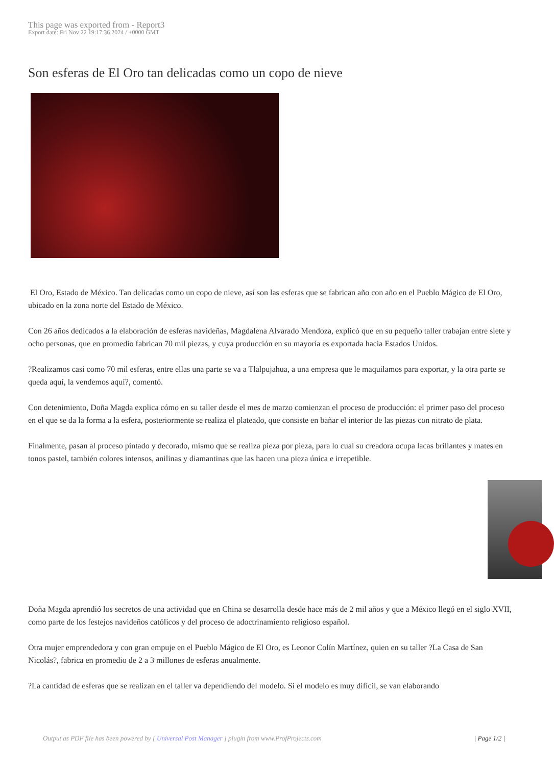This page was exported from - Report3
Export date: Fri Nov 22 19:17:36 2024 / +0000 GMT
Son esferas de El Oro tan delicadas como un copo de nieve
El Oro, Estado de México. Tan delicadas como un copo de nieve, así son las esferas que se fabrican año con año en el Pueblo Mágico de El Oro, ubicado en la zona norte del Estado de México.
Con 26 años dedicados a la elaboración de esferas navideñas, Magdalena Alvarado Mendoza, explicó que en su pequeño taller trabajan entre siete y ocho personas, que en promedio fabrican 70 mil piezas, y cuya producción en su mayoría es exportada hacia Estados Unidos.
?Realizamos casi como 70 mil esferas, entre ellas una parte se va a Tlalpujahua, a una empresa que le maquilamos para exportar, y la otra parte se queda aquí, la vendemos aquí?, comentó.
Con detenimiento, Doña Magda explica cómo en su taller desde el mes de marzo comienzan el proceso de producción: el primer paso del proceso en el que se da la forma a la esfera, posteriormente se realiza el plateado, que consiste en bañar el interior de las piezas con nitrato de plata.
Finalmente, pasan al proceso pintado y decorado, mismo que se realiza pieza por pieza, para lo cual su creadora ocupa lacas brillantes y mates en tonos pastel, también colores intensos, anilinas y diamantinas que las hacen una pieza única e irrepetible.
Doña Magda aprendió los secretos de una actividad que en China se desarrolla desde hace más de 2 mil años y que a México llegó en el siglo XVII, como parte de los festejos navideños católicos y del proceso de adoctrinamiento religioso español.
Otra mujer emprendedora y con gran empuje en el Pueblo Mágico de El Oro, es Leonor Colín Martínez, quien en su taller ?La Casa de San Nicolás?, fabrica en promedio de 2 a 3 millones de esferas anualmente.
?La cantidad de esferas que se realizan en el taller va dependiendo del modelo. Si el modelo es muy difícil, se van elaborando
Output as PDF file has been powered by [ Universal Post Manager ] plugin from www.ProfProjects.com | Page 1/2 |